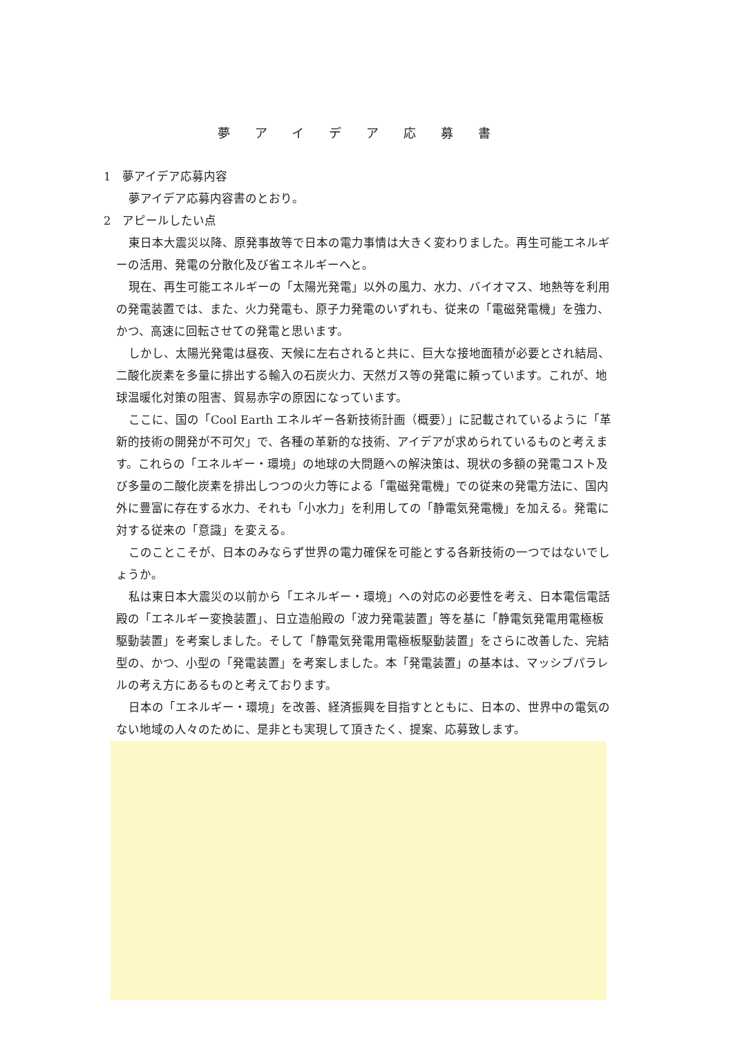夢アイデア応募書
1　夢アイデア応募内容
夢アイデア応募内容書のとおり。
2　アピールしたい点
東日本大震災以降、原発事故等で日本の電力事情は大きく変わりました。再生可能エネルギーの活用、発電の分散化及び省エネルギーへと。
現在、再生可能エネルギーの「太陽光発電」以外の風力、水力、バイオマス、地熱等を利用の発電装置では、また、火力発電も、原子力発電のいずれも、従来の「電磁発電機」を強力、かつ、高速に回転させての発電と思います。
しかし、太陽光発電は昼夜、天候に左右されると共に、巨大な接地面積が必要とされ結局、二酸化炭素を多量に排出する輸入の石炭火力、天然ガス等の発電に頼っています。これが、地球温暖化対策の阻害、貿易赤字の原因になっています。
ここに、国の「Cool Earth エネルギー各新技術計画（概要）」に記載されているように「革新的技術の開発が不可欠」で、各種の革新的な技術、アイデアが求められているものと考えます。これらの「エネルギー・環境」の地球の大問題への解決策は、現状の多額の発電コスト及び多量の二酸化炭素を排出しつつの火力等による「電磁発電機」での従来の発電方法に、国内外に豊富に存在する水力、それも「小水力」を利用しての「静電気発電機」を加える。発電に対する従来の「意識」を変える。
このことこそが、日本のみならず世界の電力確保を可能とする各新技術の一つではないでしょうか。
私は東日本大震災の以前から「エネルギー・環境」への対応の必要性を考え、日本電信電話殿の「エネルギー変換装置」、日立造船殿の「波力発電装置」等を基に「静電気発電用電極板駆動装置」を考案しました。そして「静電気発電用電極板駆動装置」をさらに改善した、完結型の、かつ、小型の「発電装置」を考案しました。本「発電装置」の基本は、マッシブパラレルの考え方にあるものと考えております。
日本の「エネルギー・環境」を改善、経済振興を目指すとともに、日本の、世界中の電気のない地域の人々のために、是非とも実現して頂きたく、提案、応募致します。